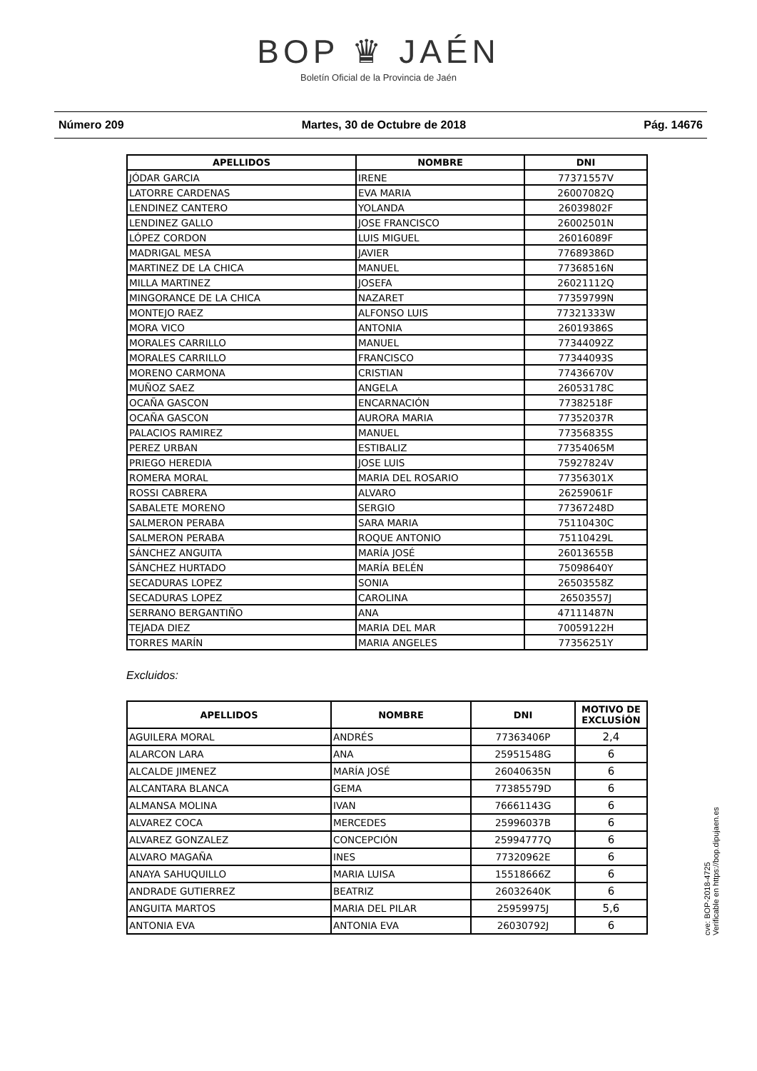BOP ♛ JAÉN
Boletín Oficial de la Provincia de Jaén
Número 209 Martes, 30 de Octubre de 2018 Pág. 14676
| APELLIDOS | NOMBRE | DNI |
| --- | --- | --- |
| JÓDAR GARCIA | IRENE | 77371557V |
| LATORRE CARDENAS | EVA MARIA | 26007082Q |
| LENDINEZ CANTERO | YOLANDA | 26039802F |
| LENDINEZ GALLO | JOSE FRANCISCO | 26002501N |
| LÓPEZ CORDON | LUIS MIGUEL | 26016089F |
| MADRIGAL MESA | JAVIER | 77689386D |
| MARTINEZ DE LA CHICA | MANUEL | 77368516N |
| MILLA MARTINEZ | JOSEFA | 26021112Q |
| MINGORANCE DE LA CHICA | NAZARET | 77359799N |
| MONTEJO RAEZ | ALFONSO LUIS | 77321333W |
| MORA VICO | ANTONIA | 26019386S |
| MORALES CARRILLO | MANUEL | 77344092Z |
| MORALES CARRILLO | FRANCISCO | 77344093S |
| MORENO CARMONA | CRISTIAN | 77436670V |
| MUÑOZ SAEZ | ANGELA | 26053178C |
| OCAÑA GASCON | ENCARNACIÓN | 77382518F |
| OCAÑA GASCON | AURORA MARIA | 77352037R |
| PALACIOS RAMIREZ | MANUEL | 77356835S |
| PEREZ URBAN | ESTIBALIZ | 77354065M |
| PRIEGO HEREDIA | JOSE LUIS | 75927824V |
| ROMERA MORAL | MARIA DEL ROSARIO | 77356301X |
| ROSSI CABRERA | ALVARO | 26259061F |
| SABALETE MORENO | SERGIO | 77367248D |
| SALMERON PERABA | SARA MARIA | 75110430C |
| SALMERON PERABA | ROQUE ANTONIO | 75110429L |
| SÁNCHEZ ANGUITA | MARÍA JOSÉ | 26013655B |
| SÁNCHEZ HURTADO | MARÍA BELÉN | 75098640Y |
| SECADURAS LOPEZ | SONIA | 26503558Z |
| SECADURAS LOPEZ | CAROLINA | 26503557J |
| SERRANO BERGANTIÑO | ANA | 47111487N |
| TEJADA DIEZ | MARIA DEL MAR | 70059122H |
| TORRES MARÍN | MARIA ANGELES | 77356251Y |
Excluidos:
| APELLIDOS | NOMBRE | DNI | MOTIVO DE EXCLUSÍÓN |
| --- | --- | --- | --- |
| AGUILERA MORAL | ANDRÉS | 77363406P | 2,4 |
| ALARCON LARA | ANA | 25951548G | 6 |
| ALCALDE JIMENEZ | MARÍA JOSÉ | 26040635N | 6 |
| ALCANTARA BLANCA | GEMA | 77385579D | 6 |
| ALMANSA MOLINA | IVAN | 76661143G | 6 |
| ALVAREZ COCA | MERCEDES | 25996037B | 6 |
| ALVAREZ GONZALEZ | CONCEPCIÓN | 25994777Q | 6 |
| ALVARO MAGAÑA | INES | 77320962E | 6 |
| ANAYA SAHUQUILLO | MARIA LUISA | 15518666Z | 6 |
| ANDRADE GUTIERREZ | BEATRIZ | 26032640K | 6 |
| ANGUITA MARTOS | MARIA DEL PILAR | 25959975J | 5,6 |
| ANTONIA EVA | ANTONIA EVA | 26030792J | 6 |
cve: BOP-2018-4725
Verificable en https://bop.dipujaen.es